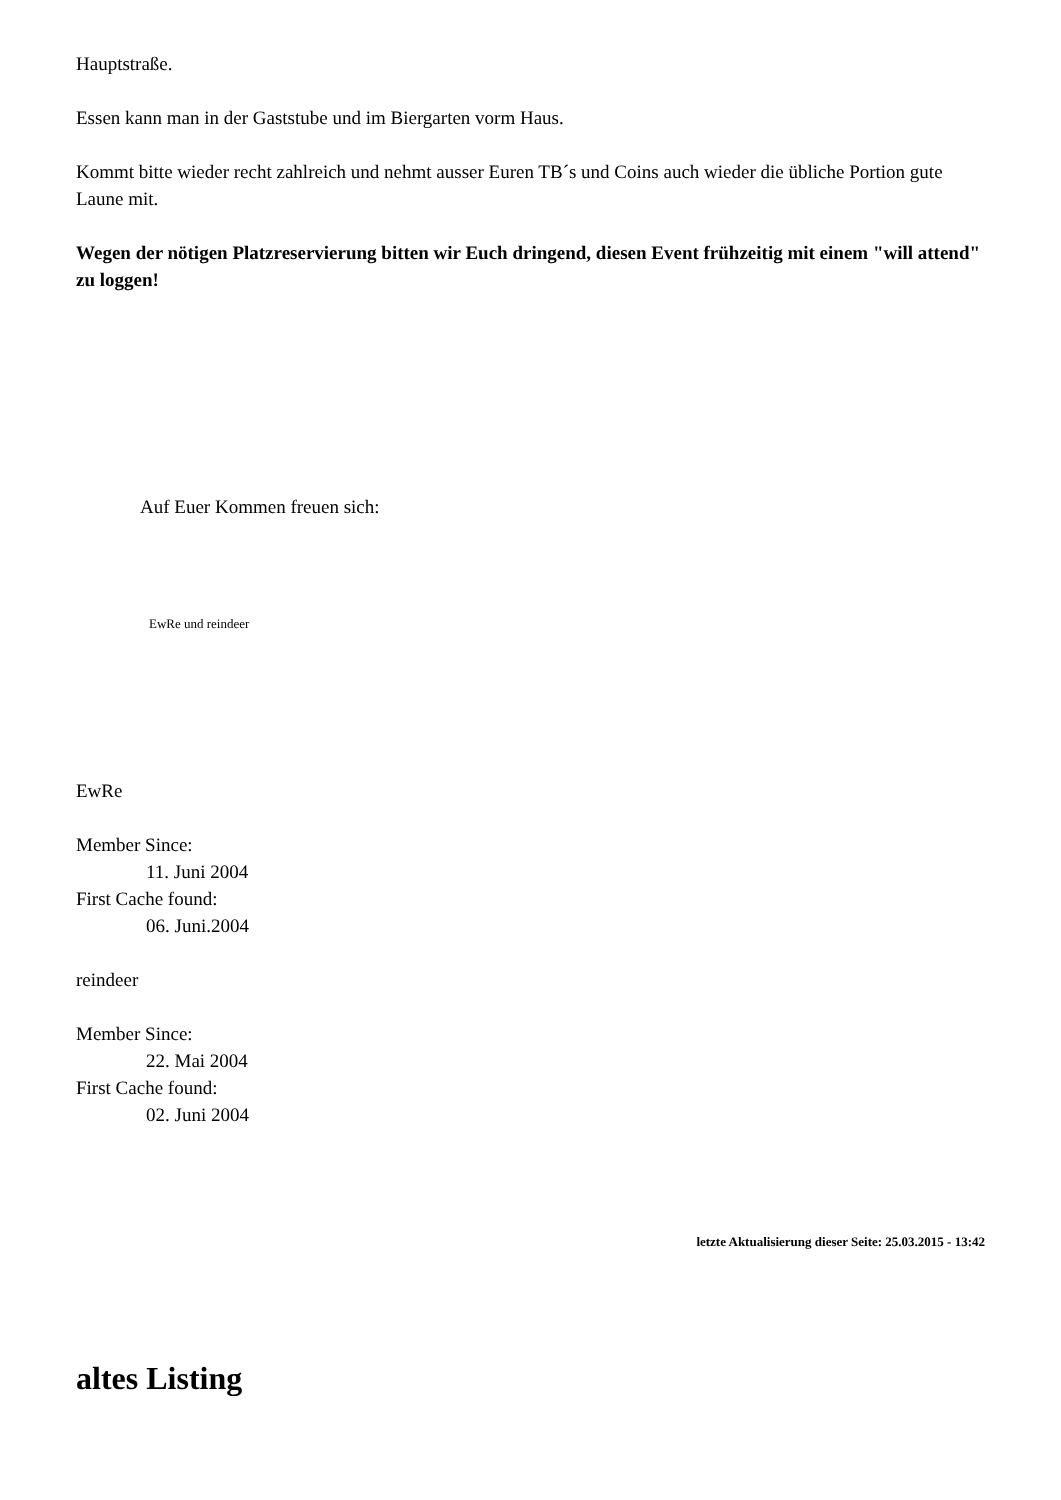Hauptstraße.
Essen kann man in der Gaststube und im Biergarten vorm Haus.
Kommt bitte wieder recht zahlreich und nehmt ausser Euren TB´s und Coins auch wieder die übliche Portion gute Laune mit.
Wegen der nötigen Platzreservierung bitten wir Euch dringend, diesen Event frühzeitig mit einem "will attend" zu loggen!
Auf Euer Kommen freuen sich:
EwRe und reindeer
EwRe
Member Since:
11. Juni 2004
First Cache found:
06. Juni.2004
reindeer
Member Since:
22. Mai 2004
First Cache found:
02. Juni 2004
letzte Aktualisierung dieser Seite: 25.03.2015 - 13:42
altes Listing